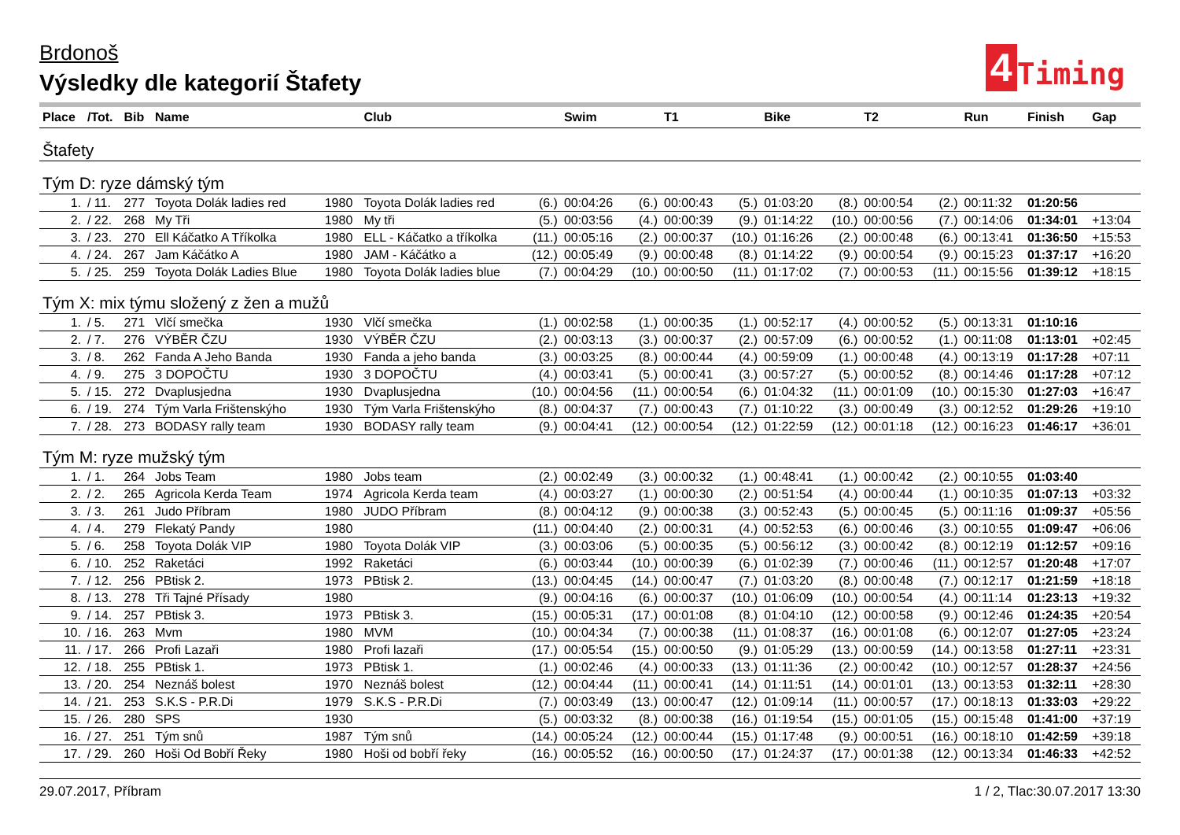Brdonoš
Výsledky dle kategorií Štafety
4
Timing
| Place | /Tot. | Bib | Name | | Club | | Swim | | T1 | | Bike | | T2 | | Run | Finish | Gap |
| --- | --- | --- | --- | --- | --- | --- | --- | --- | --- | --- | --- | --- | --- | --- | --- | --- | --- |
| Štafety | | | | | | | | | | | | | | | | | |
| Tým D: ryze dámský tým | | | | | | | | | | | | | | | | | |
| 1. | / 11. | 277 | Toyota Dolák ladies red | 1980 | Toyota Dolák ladies red | (6.) | 00:04:26 | (6.) | 00:00:43 | (5.) | 01:03:20 | (8.) | 00:00:54 | (2.) | 00:11:32 | 01:20:56 | |
| 2. | / 22. | 268 | My Tři | 1980 | My tři | (5.) | 00:03:56 | (4.) | 00:00:39 | (9.) | 01:14:22 | (10.) | 00:00:56 | (7.) | 00:14:06 | 01:34:01 | +13:04 |
| 3. | / 23. | 270 | Ell Káčatko A Tříkolka | 1980 | ELL - Káčatko a tříkolka | (11.) | 00:05:16 | (2.) | 00:00:37 | (10.) | 01:16:26 | (2.) | 00:00:48 | (6.) | 00:13:41 | 01:36:50 | +15:53 |
| 4. | / 24. | 267 | Jam Káčátko A | 1980 | JAM - Káčátko a | (12.) | 00:05:49 | (9.) | 00:00:48 | (8.) | 01:14:22 | (9.) | 00:00:54 | (9.) | 00:15:23 | 01:37:17 | +16:20 |
| 5. | / 25. | 259 | Toyota Dolák Ladies Blue | 1980 | Toyota Dolák ladies blue | (7.) | 00:04:29 | (10.) | 00:00:50 | (11.) | 01:17:02 | (7.) | 00:00:53 | (11.) | 00:15:56 | 01:39:12 | +18:15 |
| Tým X: mix týmu složený z žen a mužů | | | | | | | | | | | | | | | | | |
| 1. | / 5. | 271 | Vlčí smečka | 1930 | Vlčí smečka | (1.) | 00:02:58 | (1.) | 00:00:35 | (1.) | 00:52:17 | (4.) | 00:00:52 | (5.) | 00:13:31 | 01:10:16 | |
| 2. | / 7. | 276 | VÝBĚR ČZU | 1930 | VÝBĚR ČZU | (2.) | 00:03:13 | (3.) | 00:00:37 | (2.) | 00:57:09 | (6.) | 00:00:52 | (1.) | 00:11:08 | 01:13:01 | +02:45 |
| 3. | / 8. | 262 | Fanda A Jeho Banda | 1930 | Fanda a jeho banda | (3.) | 00:03:25 | (8.) | 00:00:44 | (4.) | 00:59:09 | (1.) | 00:00:48 | (4.) | 00:13:19 | 01:17:28 | +07:11 |
| 4. | / 9. | 275 | 3 DOPOČTU | 1930 | 3 DOPOČTU | (4.) | 00:03:41 | (5.) | 00:00:41 | (3.) | 00:57:27 | (5.) | 00:00:52 | (8.) | 00:14:46 | 01:17:28 | +07:12 |
| 5. | / 15. | 272 | Dvaplusjedna | 1930 | Dvaplusjedna | (10.) | 00:04:56 | (11.) | 00:00:54 | (6.) | 01:04:32 | (11.) | 00:01:09 | (10.) | 00:15:30 | 01:27:03 | +16:47 |
| 6. | / 19. | 274 | Tým Varla Frištenskýho | 1930 | Tým Varla Frištenskýho | (8.) | 00:04:37 | (7.) | 00:00:43 | (7.) | 01:10:22 | (3.) | 00:00:49 | (3.) | 00:12:52 | 01:29:26 | +19:10 |
| 7. | / 28. | 273 | BODASY rally team | 1930 | BODASY rally team | (9.) | 00:04:41 | (12.) | 00:00:54 | (12.) | 01:22:59 | (12.) | 00:01:18 | (12.) | 00:16:23 | 01:46:17 | +36:01 |
| Tým M: ryze mužský tým | | | | | | | | | | | | | | | | | |
| 1. | / 1. | 264 | Jobs Team | 1980 | Jobs team | (2.) | 00:02:49 | (3.) | 00:00:32 | (1.) | 00:48:41 | (1.) | 00:00:42 | (2.) | 00:10:55 | 01:03:40 | |
| 2. | / 2. | 265 | Agricola Kerda Team | 1974 | Agricola Kerda team | (4.) | 00:03:27 | (1.) | 00:00:30 | (2.) | 00:51:54 | (4.) | 00:00:44 | (1.) | 00:10:35 | 01:07:13 | +03:32 |
| 3. | / 3. | 261 | Judo Příbram | 1980 | JUDO Příbram | (8.) | 00:04:12 | (9.) | 00:00:38 | (3.) | 00:52:43 | (5.) | 00:00:45 | (5.) | 00:11:16 | 01:09:37 | +05:56 |
| 4. | / 4. | 279 | Flekatý Pandy | 1980 | | (11.) | 00:04:40 | (2.) | 00:00:31 | (4.) | 00:52:53 | (6.) | 00:00:46 | (3.) | 00:10:55 | 01:09:47 | +06:06 |
| 5. | / 6. | 258 | Toyota Dolák VIP | 1980 | Toyota Dolák VIP | (3.) | 00:03:06 | (5.) | 00:00:35 | (5.) | 00:56:12 | (3.) | 00:00:42 | (8.) | 00:12:19 | 01:12:57 | +09:16 |
| 6. | / 10. | 252 | Raketáci | 1992 | Raketáci | (6.) | 00:03:44 | (10.) | 00:00:39 | (6.) | 01:02:39 | (7.) | 00:00:46 | (11.) | 00:12:57 | 01:20:48 | +17:07 |
| 7. | / 12. | 256 | PBtisk 2. | 1973 | PBtisk 2. | (13.) | 00:04:45 | (14.) | 00:00:47 | (7.) | 01:03:20 | (8.) | 00:00:48 | (7.) | 00:12:17 | 01:21:59 | +18:18 |
| 8. | / 13. | 278 | Tři Tajné Přísady | 1980 | | (9.) | 00:04:16 | (6.) | 00:00:37 | (10.) | 01:06:09 | (10.) | 00:00:54 | (4.) | 00:11:14 | 01:23:13 | +19:32 |
| 9. | / 14. | 257 | PBtisk 3. | 1973 | PBtisk 3. | (15.) | 00:05:31 | (17.) | 00:01:08 | (8.) | 01:04:10 | (12.) | 00:00:58 | (9.) | 00:12:46 | 01:24:35 | +20:54 |
| 10. | / 16. | 263 | Mvm | 1980 | MVM | (10.) | 00:04:34 | (7.) | 00:00:38 | (11.) | 01:08:37 | (16.) | 00:01:08 | (6.) | 00:12:07 | 01:27:05 | +23:24 |
| 11. | / 17. | 266 | Profi Lazaři | 1980 | Profi lazaři | (17.) | 00:05:54 | (15.) | 00:00:50 | (9.) | 01:05:29 | (13.) | 00:00:59 | (14.) | 00:13:58 | 01:27:11 | +23:31 |
| 12. | / 18. | 255 | PBtisk 1. | 1973 | PBtisk 1. | (1.) | 00:02:46 | (4.) | 00:00:33 | (13.) | 01:11:36 | (2.) | 00:00:42 | (10.) | 00:12:57 | 01:28:37 | +24:56 |
| 13. | / 20. | 254 | Neznáš bolest | 1970 | Neznáš bolest | (12.) | 00:04:44 | (11.) | 00:00:41 | (14.) | 01:11:51 | (14.) | 00:01:01 | (13.) | 00:13:53 | 01:32:11 | +28:30 |
| 14. | / 21. | 253 | S.K.S - P.R.Di | 1979 | S.K.S - P.R.Di | (7.) | 00:03:49 | (13.) | 00:00:47 | (12.) | 01:09:14 | (11.) | 00:00:57 | (17.) | 00:18:13 | 01:33:03 | +29:22 |
| 15. | / 26. | 280 | SPS | 1930 | | (5.) | 00:03:32 | (8.) | 00:00:38 | (16.) | 01:19:54 | (15.) | 00:01:05 | (15.) | 00:15:48 | 01:41:00 | +37:19 |
| 16. | / 27. | 251 | Tým snů | 1987 | Tým snů | (14.) | 00:05:24 | (12.) | 00:00:44 | (15.) | 01:17:48 | (9.) | 00:00:51 | (16.) | 00:18:10 | 01:42:59 | +39:18 |
| 17. | / 29. | 260 | Hoši Od Bobří Řeky | 1980 | Hoši od bobří řeky | (16.) | 00:05:52 | (16.) | 00:00:50 | (17.) | 01:24:37 | (17.) | 00:01:38 | (12.) | 00:13:34 | 01:46:33 | +42:52 |
29.07.2017, Příbram 1 / 2, Tlac:30.07.2017 13:30